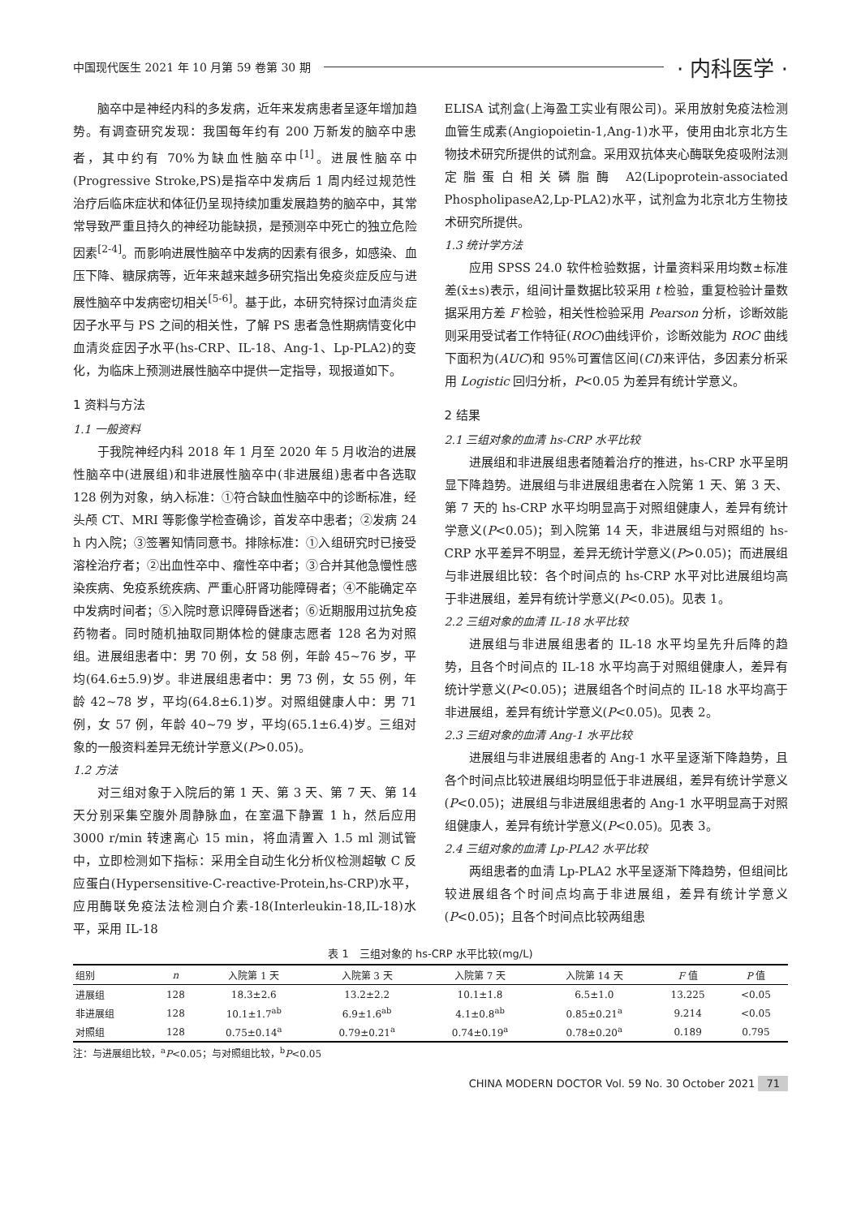中国现代医生 2021 年 10 月第 59 卷第 30 期 · 内科医学 ·
脑卒中是神经内科的多发病，近年来发病患者呈逐年增加趋势。有调查研究发现：我国每年约有 200 万新发的脑卒中患者，其中约有 70%为缺血性脑卒中<sup>[1]</sup>。进展性脑卒中(Progressive Stroke,PS)是指卒中发病后 1 周内经过规范性治疗后临床症状和体征仍呈现持续加重发展趋势的脑卒中，其常常导致严重且持久的神经功能缺损，是预测卒中死亡的独立危险因素<sup>[2-4]</sup>。而影响进展性脑卒中发病的因素有很多，如感染、血压下降、糖尿病等，近年来越来越多研究指出免疫炎症反应与进展性脑卒中发病密切相关<sup>[5-6]</sup>。基于此，本研究特探讨血清炎症因子水平与 PS 之间的相关性，了解 PS 患者急性期病情变化中血清炎症因子水平(hs-CRP、IL-18、Ang-1、Lp-PLA2)的变化，为临床上预测进展性脑卒中提供一定指导，现报道如下。
1 资料与方法
1.1 一般资料
于我院神经内科 2018 年 1 月至 2020 年 5 月收治的进展性脑卒中(进展组)和非进展性脑卒中(非进展组)患者中各选取 128 例为对象，纳入标准：①符合缺血性脑卒中的诊断标准，经头颅 CT、MRI 等影像学检查确诊，首发卒中患者；②发病 24 h 内入院；③签署知情同意书。排除标准：①入组研究时已接受溶栓治疗者；②出血性卒中、瘤性卒中者；③合并其他急慢性感染疾病、免疫系统疾病、严重心肝肾功能障碍者；④不能确定卒中发病时间者；⑤入院时意识障碍昏迷者；⑥近期服用过抗免疫药物者。同时随机抽取同期体检的健康志愿者 128 名为对照组。进展组患者中：男 70 例，女 58 例，年龄 45~76 岁，平均(64.6±5.9)岁。非进展组患者中：男 73 例，女 55 例，年龄 42~78 岁，平均(64.8±6.1)岁。对照组健康人中：男 71 例，女 57 例，年龄 40~79 岁，平均(65.1±6.4)岁。三组对象的一般资料差异无统计学意义(P>0.05)。
1.2 方法
对三组对象于入院后的第 1 天、第 3 天、第 7 天、第 14 天分别采集空腹外周静脉血，在室温下静置 1 h，然后应用 3000 r/min 转速离心 15 min，将血清置入 1.5 ml 测试管中，立即检测如下指标：采用全自动生化分析仪检测超敏 C 反应蛋白(Hypersensitive-C-reactive-Protein,hs-CRP)水平，应用酶联免疫法法检测白介素-18(Interleukin-18,IL-18)水平，采用 IL-18
ELISA 试剂盒(上海盈工实业有限公司)。采用放射免疫法检测血管生成素(Angiopoietin-1,Ang-1)水平，使用由北京北方生物技术研究所提供的试剂盒。采用双抗体夹心酶联免疫吸附法测定脂蛋白相关磷脂酶 A2(Lipoprotein-associated PhospholipaseA2,Lp-PLA2)水平，试剂盒为北京北方生物技术研究所提供。
1.3 统计学方法
应用 SPSS 24.0 软件检验数据，计量资料采用均数±标准差(x̄±s)表示，组间计量数据比较采用 t 检验，重复检验计量数据采用方差 F 检验，相关性检验采用 Pearson 分析，诊断效能则采用受试者工作特征(ROC)曲线评价，诊断效能为 ROC 曲线下面积为(AUC)和 95%可置信区间(CI)来评估，多因素分析采用 Logistic 回归分析，P<0.05 为差异有统计学意义。
2 结果
2.1 三组对象的血清 hs-CRP 水平比较
进展组和非进展组患者随着治疗的推进，hs-CRP 水平呈明显下降趋势。进展组与非进展组患者在入院第 1 天、第 3 天、第 7 天的 hs-CRP 水平均明显高于对照组健康人，差异有统计学意义(P<0.05)；到入院第 14 天，非进展组与对照组的 hs-CRP 水平差异不明显，差异无统计学意义(P>0.05)；而进展组与非进展组比较：各个时间点的 hs-CRP 水平对比进展组均高于非进展组，差异有统计学意义(P<0.05)。见表 1。
2.2 三组对象的血清 IL-18 水平比较
进展组与非进展组患者的 IL-18 水平均呈先升后降的趋势，且各个时间点的 IL-18 水平均高于对照组健康人，差异有统计学意义(P<0.05)；进展组各个时间点的 IL-18 水平均高于非进展组，差异有统计学意义(P<0.05)。见表 2。
2.3 三组对象的血清 Ang-1 水平比较
进展组与非进展组患者的 Ang-1 水平呈逐渐下降趋势，且各个时间点比较进展组均明显低于非进展组，差异有统计学意义(P<0.05)；进展组与非进展组患者的 Ang-1 水平明显高于对照组健康人，差异有统计学意义(P<0.05)。见表 3。
2.4 三组对象的血清 Lp-PLA2 水平比较
两组患者的血清 Lp-PLA2 水平呈逐渐下降趋势，但组间比较进展组各个时间点均高于非进展组，差异有统计学意义(P<0.05)；且各个时间点比较两组患
表 1 三组对象的 hs-CRP 水平比较(mg/L)
| 组别 | n | 入院第 1 天 | 入院第 3 天 | 入院第 7 天 | 入院第 14 天 | F 值 | P 值 |
| --- | --- | --- | --- | --- | --- | --- | --- |
| 进展组 | 128 | 18.3±2.6 | 13.2±2.2 | 10.1±1.8 | 6.5±1.0 | 13.225 | <0.05 |
| 非进展组 | 128 | 10.1±1.7<sup>ab</sup> | 6.9±1.6<sup>ab</sup> | 4.1±0.8<sup>ab</sup> | 0.85±0.21<sup>a</sup> | 9.214 | <0.05 |
| 对照组 | 128 | 0.75±0.14<sup>a</sup> | 0.79±0.21<sup>a</sup> | 0.74±0.19<sup>a</sup> | 0.78±0.20<sup>a</sup> | 0.189 | 0.795 |
注：与进展组比较，<sup>a</sup>P<0.05；与对照组比较，<sup>b</sup>P<0.05
CHINA MODERN DOCTOR Vol. 59 No. 30 October 2021 71